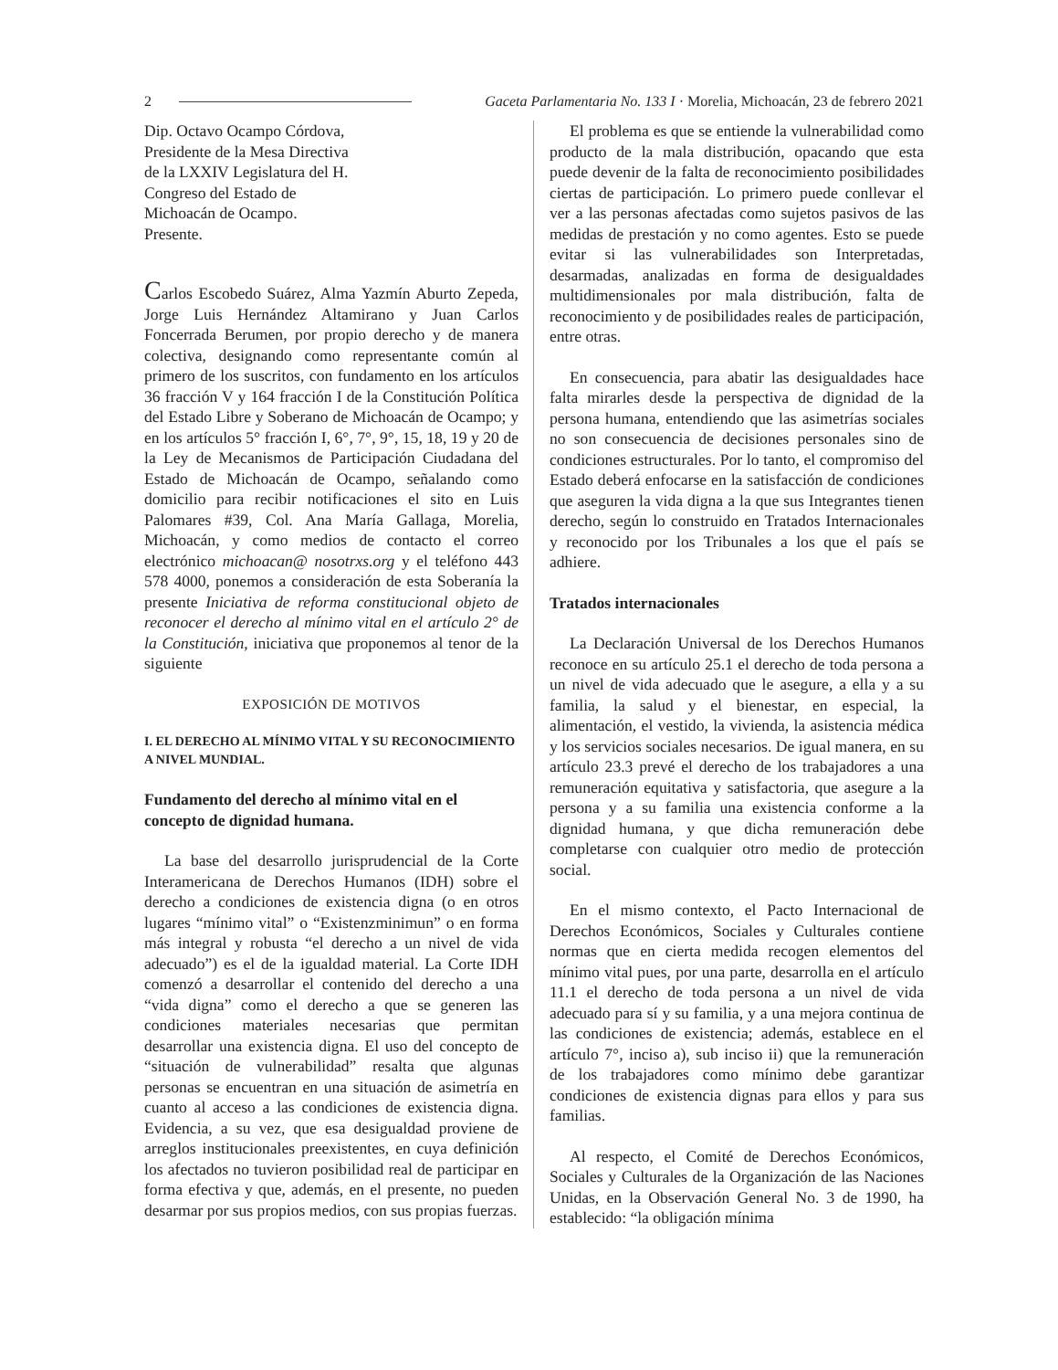2 Gaceta Parlamentaria No. 133 I · Morelia, Michoacán, 23 de febrero 2021
Dip. Octavo Ocampo Córdova,
Presidente de la Mesa Directiva
de la LXXIV Legislatura del H.
Congreso del Estado de
Michoacán de Ocampo.
Presente.
Carlos Escobedo Suárez, Alma Yazmín Aburto Zepeda, Jorge Luis Hernández Altamirano y Juan Carlos Foncerrada Berumen, por propio derecho y de manera colectiva, designando como representante común al primero de los suscritos, con fundamento en los artículos 36 fracción V y 164 fracción I de la Constitución Política del Estado Libre y Soberano de Michoacán de Ocampo; y en los artículos 5° fracción I, 6°, 7°, 9°, 15, 18, 19 y 20 de la Ley de Mecanismos de Participación Ciudadana del Estado de Michoacán de Ocampo, señalando como domicilio para recibir notificaciones el sito en Luis Palomares #39, Col. Ana María Gallaga, Morelia, Michoacán, y como medios de contacto el correo electrónico michoacan@ nosotrxs.org y el teléfono 443 578 4000, ponemos a consideración de esta Soberanía la presente Iniciativa de reforma constitucional objeto de reconocer el derecho al mínimo vital en el artículo 2° de la Constitución, iniciativa que proponemos al tenor de la siguiente
EXPOSICIÓN DE MOTIVOS
I. EL DERECHO AL MÍNIMO VITAL Y SU RECONOCIMIENTO A NIVEL MUNDIAL.
Fundamento del derecho al mínimo vital en el concepto de dignidad humana.
La base del desarrollo jurisprudencial de la Corte Interamericana de Derechos Humanos (IDH) sobre el derecho a condiciones de existencia digna (o en otros lugares “mínimo vital” o “Existenzminimun” o en forma más integral y robusta “el derecho a un nivel de vida adecuado”) es el de la igualdad material. La Corte IDH comenzó a desarrollar el contenido del derecho a una “vida digna” como el derecho a que se generen las condiciones materiales necesarias que permitan desarrollar una existencia digna. El uso del concepto de “situación de vulnerabilidad” resalta que algunas personas se encuentran en una situación de asimetría en cuanto al acceso a las condiciones de existencia digna. Evidencia, a su vez, que esa desigualdad proviene de arreglos institucionales preexistentes, en cuya definición los afectados no tuvieron posibilidad real de participar en forma efectiva y que, además, en el presente, no pueden desarmar por sus propios medios, con sus propias fuerzas.
El problema es que se entiende la vulnerabilidad como producto de la mala distribución, opacando que esta puede devenir de la falta de reconocimiento posibilidades ciertas de participación. Lo primero puede conllevar el ver a las personas afectadas como sujetos pasivos de las medidas de prestación y no como agentes. Esto se puede evitar si las vulnerabilidades son Interpretadas, desarmadas, analizadas en forma de desigualdades multidimensionales por mala distribución, falta de reconocimiento y de posibilidades reales de participación, entre otras.
En consecuencia, para abatir las desigualdades hace falta mirarles desde la perspectiva de dignidad de la persona humana, entendiendo que las asimetrías sociales no son consecuencia de decisiones personales sino de condiciones estructurales. Por lo tanto, el compromiso del Estado deberá enfocarse en la satisfacción de condiciones que aseguren la vida digna a la que sus Integrantes tienen derecho, según lo construido en Tratados Internacionales y reconocido por los Tribunales a los que el país se adhiere.
Tratados internacionales
La Declaración Universal de los Derechos Humanos reconoce en su artículo 25.1 el derecho de toda persona a un nivel de vida adecuado que le asegure, a ella y a su familia, la salud y el bienestar, en especial, la alimentación, el vestido, la vivienda, la asistencia médica y los servicios sociales necesarios. De igual manera, en su artículo 23.3 prevé el derecho de los trabajadores a una remuneración equitativa y satisfactoria, que asegure a la persona y a su familia una existencia conforme a la dignidad humana, y que dicha remuneración debe completarse con cualquier otro medio de protección social.
En el mismo contexto, el Pacto Internacional de Derechos Económicos, Sociales y Culturales contiene normas que en cierta medida recogen elementos del mínimo vital pues, por una parte, desarrolla en el artículo 11.1 el derecho de toda persona a un nivel de vida adecuado para sí y su familia, y a una mejora continua de las condiciones de existencia; además, establece en el artículo 7°, inciso a), sub inciso ii) que la remuneración de los trabajadores como mínimo debe garantizar condiciones de existencia dignas para ellos y para sus familias.
Al respecto, el Comité de Derechos Económicos, Sociales y Culturales de la Organización de las Naciones Unidas, en la Observación General No. 3 de 1990, ha establecido: “la obligación mínima